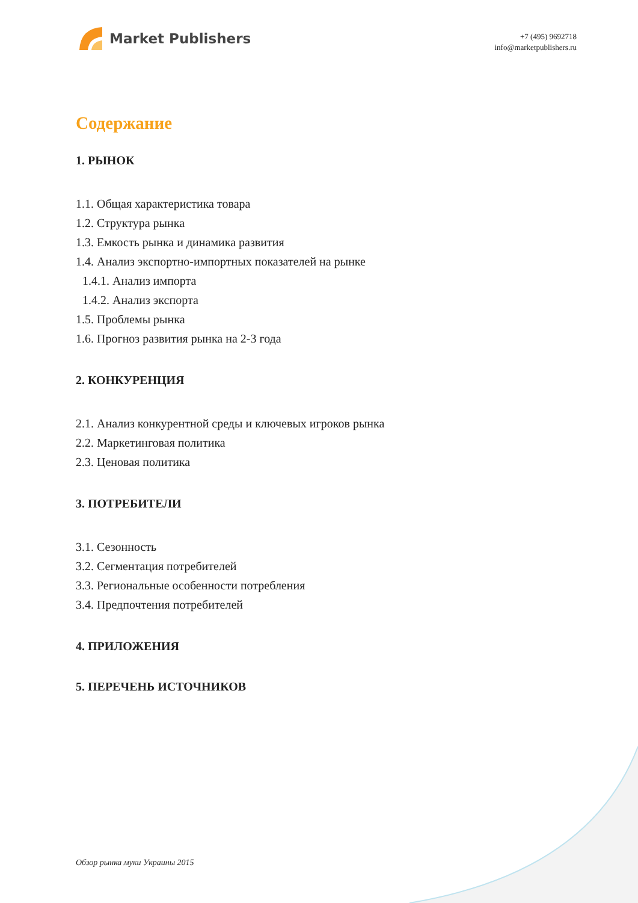Market Publishers
+7 (495) 9692718
info@marketpublishers.ru
Содержание
1. РЫНОК
1.1. Общая характеристика товара
1.2. Структура рынка
1.3. Емкость рынка и динамика развития
1.4. Анализ экспортно-импортных показателей на рынке
1.4.1. Анализ импорта
1.4.2. Анализ экспорта
1.5. Проблемы рынка
1.6. Прогноз развития рынка на 2-3 года
2. КОНКУРЕНЦИЯ
2.1. Анализ конкурентной среды и ключевых игроков рынка
2.2. Маркетинговая политика
2.3. Ценовая политика
3. ПОТРЕБИТЕЛИ
3.1. Сезонность
3.2. Сегментация потребителей
3.3. Региональные особенности потребления
3.4. Предпочтения потребителей
4. ПРИЛОЖЕНИЯ
5. ПЕРЕЧЕНЬ ИСТОЧНИКОВ
Обзор рынка муки Украины 2015